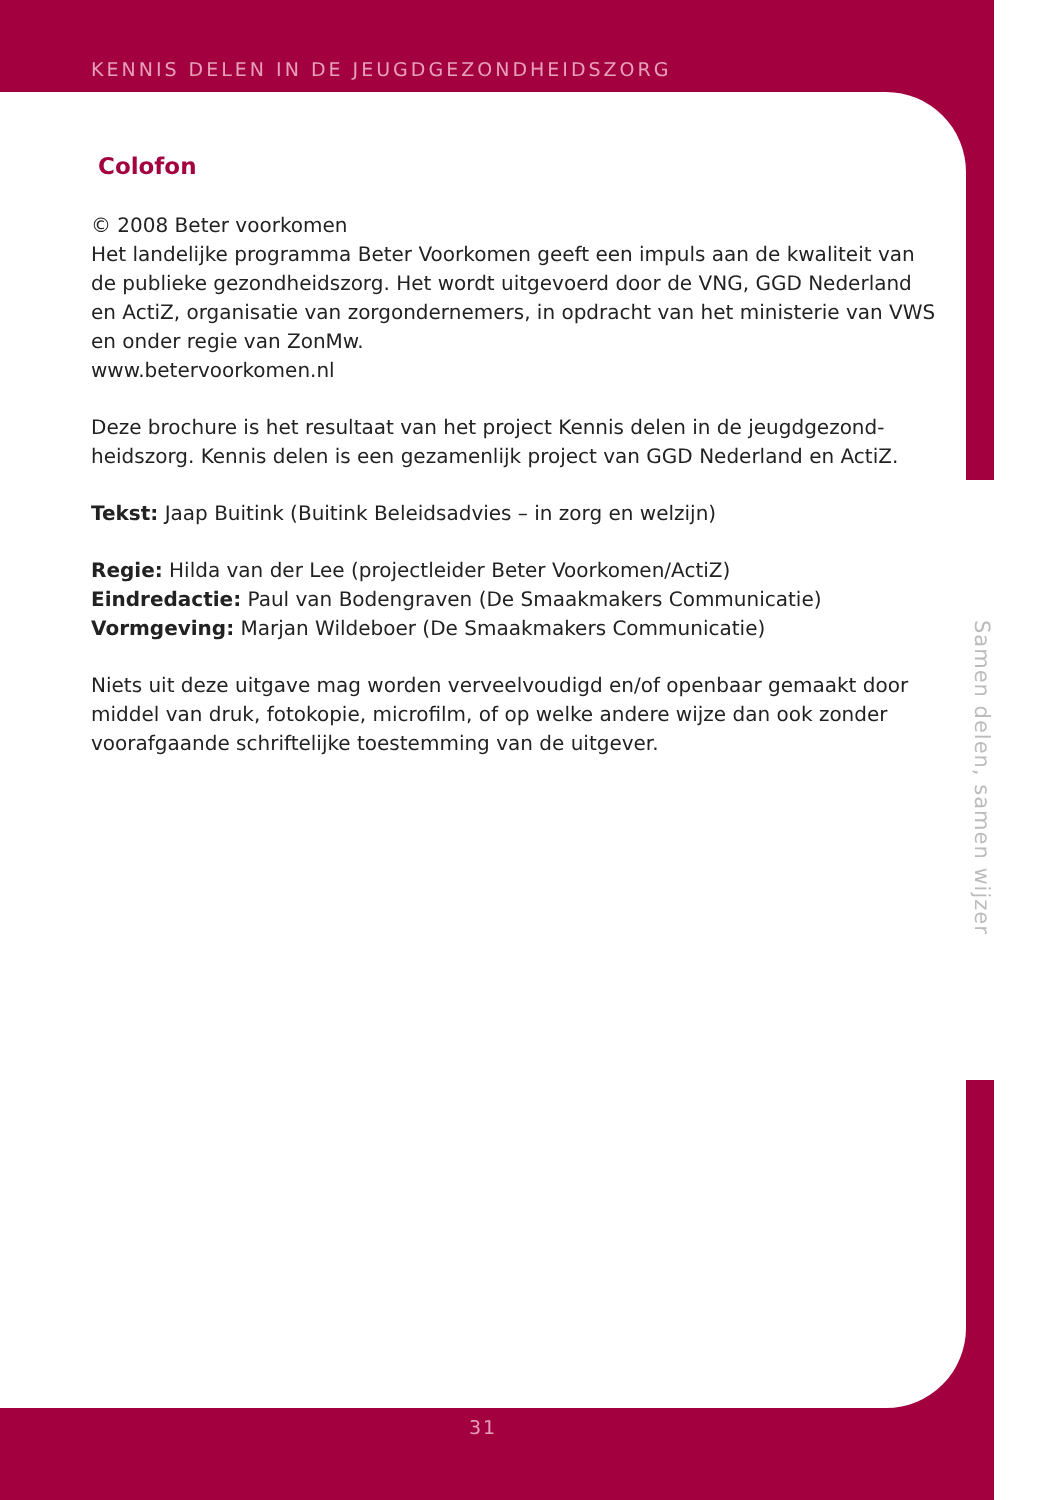KENNIS DELEN IN DE JEUGDGEZONDHEIDSZORG
Colofon
© 2008 Beter voorkomen
Het landelijke programma Beter Voorkomen geeft een impuls aan de kwaliteit van de publieke gezondheidszorg. Het wordt uitgevoerd door de VNG, GGD Nederland en ActiZ, organisatie van zorgondernemers, in opdracht van het ministerie van VWS en onder regie van ZonMw.
www.betervoorkomen.nl
Deze brochure is het resultaat van het project Kennis delen in de jeugdgezond-heidszorg. Kennis delen is een gezamenlijk project van GGD Nederland en ActiZ.
Tekst: Jaap Buitink (Buitink Beleidsadvies – in zorg en welzijn)
Regie: Hilda van der Lee (projectleider Beter Voorkomen/ActiZ)
Eindredactie: Paul van Bodengraven (De Smaakmakers Communicatie)
Vormgeving: Marjan Wildeboer (De Smaakmakers Communicatie)
Niets uit deze uitgave mag worden verveelvoudigd en/of openbaar gemaakt door middel van druk, fotokopie, microfilm, of op welke andere wijze dan ook zonder voorafgaande schriftelijke toestemming van de uitgever.
Samen delen, samen wijzer
31